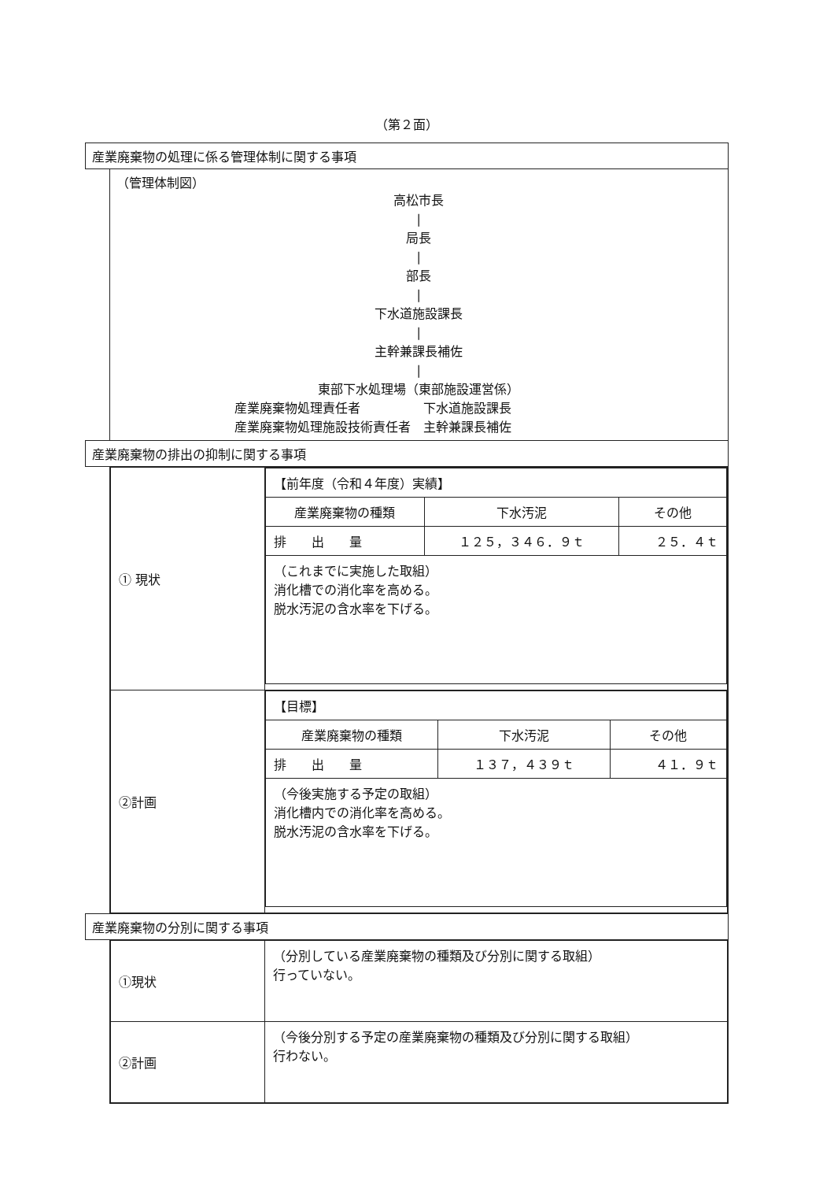（第２面）
| 産業廃棄物の処理に係る管理体制に関する事項 | |
| | （管理体制図） 高松市長 / 局長 / 部長 / 下水道施設課長 / 主幹兼課長補佐 / 東部下水処理場（東部施設運営係） 産業廃棄物処理責任者 下水道施設課長 産業廃棄物処理施設技術責任者 主幹兼課長補佐 |
| 産業廃棄物の排出の抑制に関する事項 | |
| | / ① 現状 / / 【前年度（令和４年度）実績】 / / / / 産業廃棄物の種類 / 下水汚泥 / その他 / / 排 出 量 / １２５，３４６．９ｔ / ２５．４ｔ / / （これまでに実施した取組） 消化槽での消化率を高める。 脱水汚泥の含水率を下げる。 / / / / / ②計画 / / 【目標】 / / / / 産業廃棄物の種類 / 下水汚泥 / その他 / / 排 出 量 / １３７，４３９ｔ / ４１．９ｔ / / （今後実施する予定の取組） 消化槽内での消化率を高める。 脱水汚泥の含水率を下げる。 / / / / |
| 産業廃棄物の分別に関する事項 | |
| | / ①現状 / （分別している産業廃棄物の種類及び分別に関する取組） 行っていない。 / / ②計画 / （今後分別する予定の産業廃棄物の種類及び分別に関する取組） 行わない。 / |